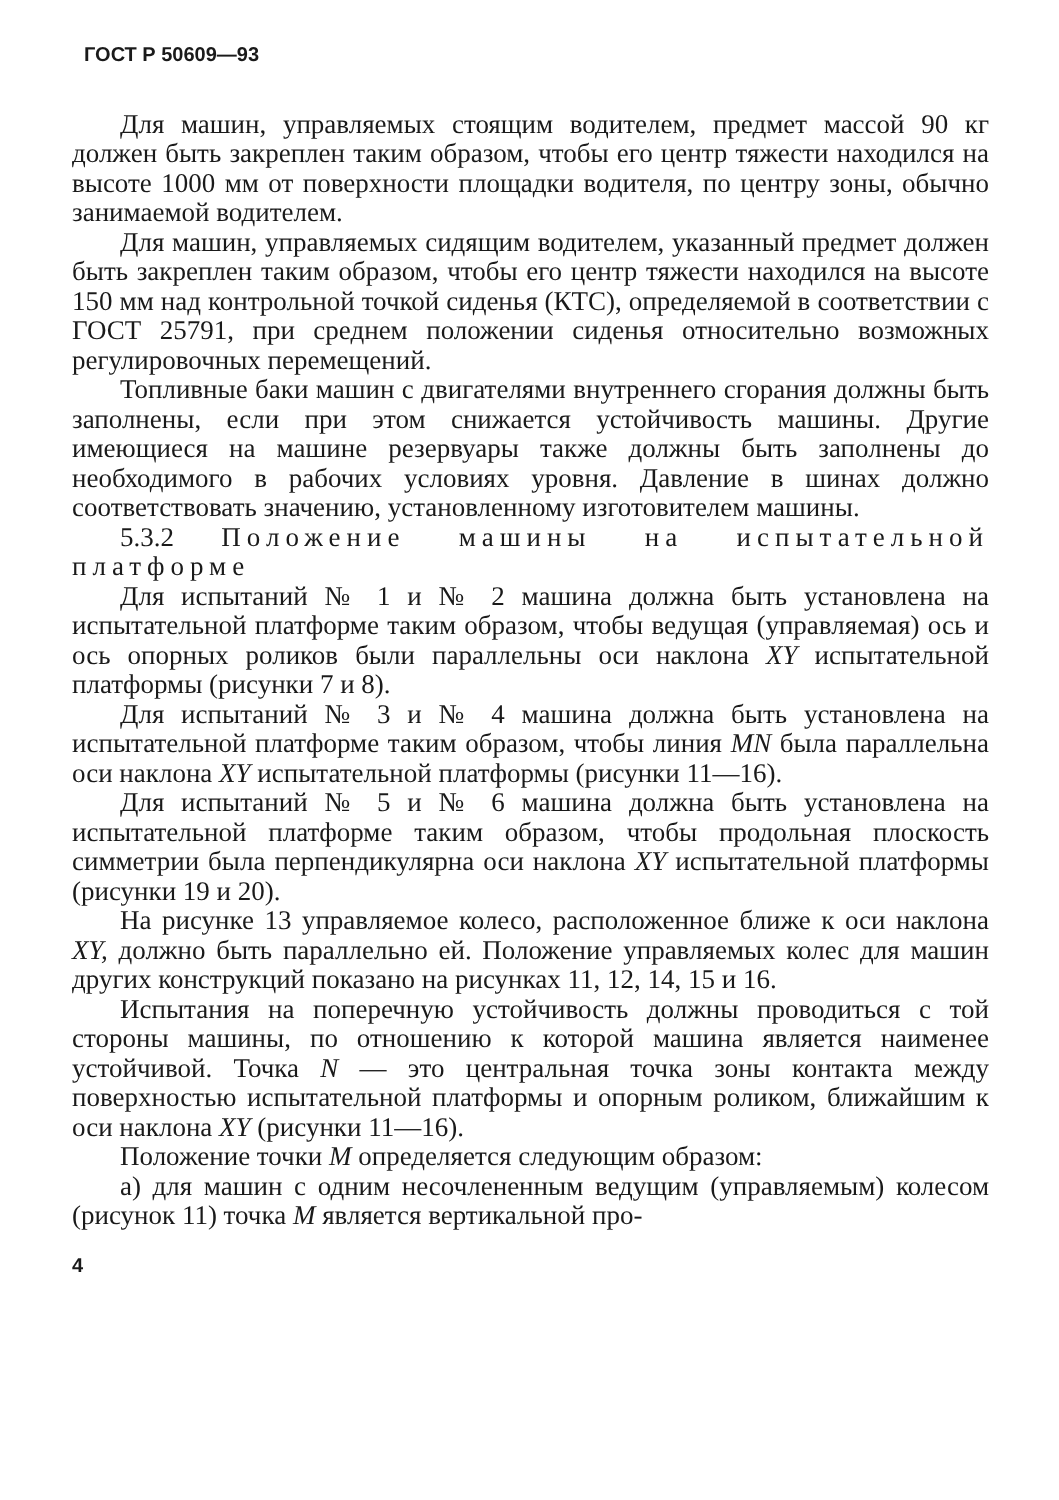ГОСТ Р 50609—93
Для машин, управляемых стоящим водителем, предмет массой 90 кг должен быть закреплен таким образом, чтобы его центр тяжести находился на высоте 1000 мм от поверхности площадки водителя, по центру зоны, обычно занимаемой водителем.
Для машин, управляемых сидящим водителем, указанный предмет должен быть закреплен таким образом, чтобы его центр тяжести находился на высоте 150 мм над контрольной точкой сиденья (КТС), определяемой в соответствии с ГОСТ 25791, при среднем положении сиденья относительно возможных регулировочных перемещений.
Топливные баки машин с двигателями внутреннего сгорания должны быть заполнены, если при этом снижается устойчивость машины. Другие имеющиеся на машине резервуары также должны быть заполнены до необходимого в рабочих условиях уровня. Давление в шинах должно соответствовать значению, установленному изготовителем машины.
5.3.2 Положение машины на испытательной платформе
Для испытаний № 1 и № 2 машина должна быть установлена на испытательной платформе таким образом, чтобы ведущая (управляемая) ось и ось опорных роликов были параллельны оси наклона XY испытательной платформы (рисунки 7 и 8).
Для испытаний № 3 и № 4 машина должна быть установлена на испытательной платформе таким образом, чтобы линия MN была параллельна оси наклона XY испытательной платформы (рисунки 11—16).
Для испытаний № 5 и № 6 машина должна быть установлена на испытательной платформе таким образом, чтобы продольная плоскость симметрии была перпендикулярна оси наклона XY испытательной платформы (рисунки 19 и 20).
На рисунке 13 управляемое колесо, расположенное ближе к оси наклона XY, должно быть параллельно ей. Положение управляемых колес для машин других конструкций показано на рисунках 11, 12, 14, 15 и 16.
Испытания на поперечную устойчивость должны проводиться с той стороны машины, по отношению к которой машина является наименее устойчивой. Точка N — это центральная точка зоны контакта между поверхностью испытательной платформы и опорным роликом, ближайшим к оси наклона XY (рисунки 11—16).
Положение точки M определяется следующим образом:
а) для машин с одним несочлененным ведущим (управляемым) колесом (рисунок 11) точка M является вертикальной про-
4